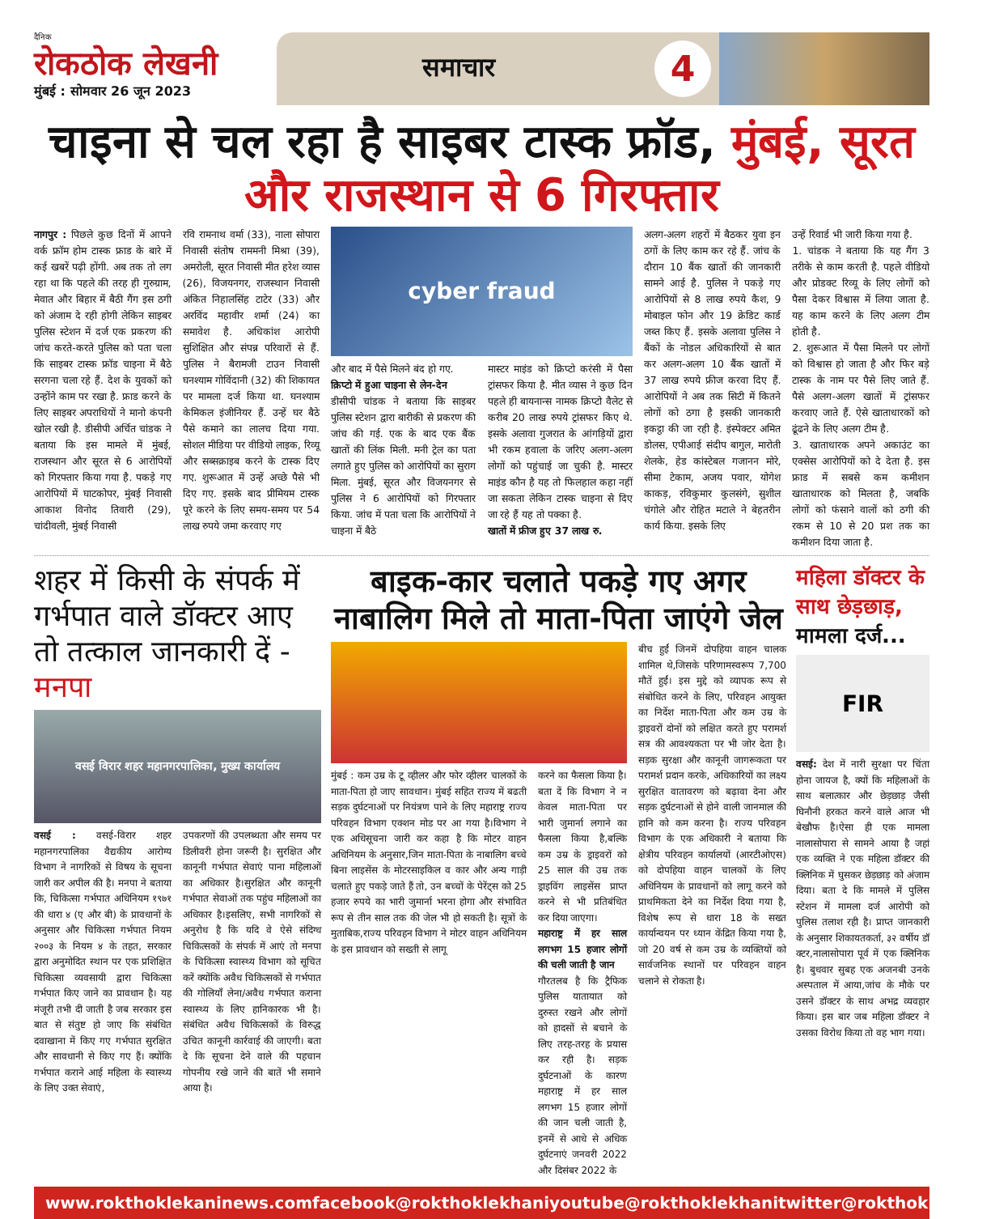दैनिक
रोकठोक लेखनी
मुंबई : सोमवार 26 जून 2023
समाचार 4
चाइना से चल रहा है साइबर टास्क फ्रॉड, मुंबई, सूरत और राजस्थान से 6 गिरफ्तार
नागपुर : पिछले कुछ दिनों में आपने वर्क फ्रॉम होम टास्क फ्राड के बारे में कई खबरें पढ़ी होंगी. अब तक तो लग रहा था कि पहले की तरह ही गुरुग्राम, मेवात और बिहार में बैठी गैंग इस ठगी को अंजाम दे रही होगी लेकिन साइबर पुलिस स्टेशन में दर्ज एक प्रकरण की जांच करते-करते पुलिस को पता चला कि साइबर टास्क फ्रॉड चाइना में बैठे सरगना चला रहे हैं. देश के युवकों को उन्होंने काम पर रखा है. फ्राड करने के लिए साइबर अपराधियों ने मानो कंपनी खोल रखी है. डीसीपी अर्चित चांडक ने बताया कि इस मामले में मुंबई, राजस्थान और सूरत से 6 आरोपियों को गिरफ्तार किया गया है. पकड़े गए आरोपियों में घाटकोपर, मुंबई निवासी आकाश विनोद तिवारी (29), चांदीवली, मुंबई निवासी
रवि रामनाथ वर्मा (33), नाला सोपारा निवासी संतोष राममनी मिश्रा (39), अमरोली, सूरत निवासी मीत हरेश व्यास (26), विजयनगर, राजस्थान निवासी अंकित निहालसिंह टाटेर (33) और अरविंद महावीर शर्मा (24) का समावेश है. अधिकांश आरोपी सुशिक्षित और संपन्न परिवारों से हैं. पुलिस ने बैरामजी टाउन निवासी घनश्याम गोविंदानी (32) की शिकायत पर मामला दर्ज किया था. घनश्याम केमिकल इंजीनियर हैं. उन्हें घर बैठे पैसे कमाने का लालच दिया गया. सोशल मीडिया पर वीडियो लाइक, रिव्यू और सब्सक्राइब करने के टास्क दिए गए. शुरूआत में उन्हें अच्छे पैसे भी दिए गए. इसके बाद प्रीमियम टास्क पूरे करने के लिए समय-समय पर 54 लाख रुपये जमा करवाए गए
cyber fraud
और बाद में पैसे मिलने बंद हो गए.
क्रिप्टो में हुआ चाइना से लेन-देन
डीसीपी चांडक ने बताया कि साइबर पुलिस स्टेशन द्वारा बारीकी से प्रकरण की जांच की गई. एक के बाद एक बैंक खातों की लिंक मिली. मनी ट्रेल का पता लगाते हुए पुलिस को आरोपियों का सुराग मिला. मुंबई, सूरत और विजयनगर से पुलिस ने 6 आरोपियों को गिरफ्तार किया. जांच में पता चला कि आरोपियों ने चाइना में बैठे
मास्टर माइंड को क्रिप्टो करंसी में पैसा ट्रांसफर किया है. मीत व्यास ने कुछ दिन पहले ही बायनान्स नामक क्रिप्टो वैलेट से करीब 20 लाख रुपये ट्रांसफर किए थे. इसके अलावा गुजरात के आंगड़ियों द्वारा भी रकम हवाला के जरिए अलग-अलग लोगों को पहुंचाई जा चुकी है. मास्टर माइंड कौन है यह तो फिलहाल कहा नहीं जा सकता लेकिन टास्क चाइना से दिए जा रहे हैं यह तो पक्का है.
खातों में फ्रीज हुए 37 लाख रु.
अलग-अलग शहरों में बैठकर युवा इन ठगों के लिए काम कर रहे हैं. जांच के दौरान 10 बैंक खातों की जानकारी सामने आई है. पुलिस ने पकड़े गए आरोपियों से 8 लाख रुपये कैश, 9 मोबाइल फोन और 19 क्रेडिट कार्ड जब्त किए हैं. इसके अलावा पुलिस ने बैंकों के नोडल अधिकारियों से बात कर अलग-अलग 10 बैंक खातों में 37 लाख रुपये फ्रीज करवा दिए हैं. आरोपियों ने अब तक सिटी में कितने लोगों को ठगा है इसकी जानकारी इकट्ठा की जा रही है. इंस्पेक्टर अमित डोलस, एपीआई संदीप बागुल, मारोती शेलके, हेड कांस्टेबल गजानन मोरे, सीमा टेकाम, अजय पवार, योगेश काकड़, रविकुमार कुलसंगे, सुशील चंगोले और रोहित मटाले ने बेहतरीन कार्य किया. इसके लिए
उन्हें रिवार्ड भी जारी किया गया है.
1. चांडक ने बताया कि यह गैंग 3 तरीके से काम करती है. पहले वीडियो और प्रोडक्ट रिव्यू के लिए लोगों को पैसा देकर विश्वास में लिया जाता है. यह काम करने के लिए अलग टीम होती है.
2. शुरूआत में पैसा मिलने पर लोगों को विश्वास हो जाता है और फिर बड़े टास्क के नाम पर पैसे लिए जाते हैं. पैसे अलग-अलग खातों में ट्रांसफर करवाए जाते हैं. ऐसे खाताधारकों को ढूंढने के लिए अलग टीम है.
3. खाताधारक अपने अकाउंट का एक्सेस आरोपियों को दे देता है. इस फ्राड में सबसे कम कमीशन खाताधारक को मिलता है, जबकि लोगों को फंसाने वालों को ठगी की रकम से 10 से 20 प्रश तक का कमीशन दिया जाता है.
शहर में किसी के संपर्क में गर्भपात वाले डॉक्टर आए तो तत्काल जानकारी दें - मनपा
वसई विरार शहर महानगरपालिका, मुख्य कार्यालय
वसई : वसई-विरार शहर महानगरपालिका वैद्यकीय आरोग्य विभाग ने नागरिकों से विषय के सूचना जारी कर अपील की है। मनपा ने बताया कि, चिकित्सा गर्भपात अधिनियम १९७१ की धारा ४ (ए और बी) के प्रावधानों के अनुसार और चिकित्सा गर्भपात नियम २००३ के नियम ४ के तहत, सरकार द्वारा अनुमोदित स्थान पर एक प्रशिक्षित चिकित्सा व्यवसायी द्वारा चिकित्सा गर्भपात किए जाने का प्रावधान है। यह मंजूरी तभी दी जाती है जब सरकार इस बात से संतुष्ट हो जाए कि संबंधित दवाखाना में किए गए गर्भपात सुरक्षित और सावधानी से किए गए हैं। क्योंकि गर्भपात कराने आई महिला के स्वास्थ्य के लिए उक्त सेवाएं,
उपकरणों की उपलब्धता और समय पर डिलीवरी होना जरूरी है। सुरक्षित और कानूनी गर्भपात सेवाएं पाना महिलाओं का अधिकार है।सुरक्षित और कानूनी गर्भपात सेवाओं तक पहुंच महिलाओं का अधिकार है।इसलिए, सभी नागरिकों से अनुरोध है कि यदि वे ऐसे संदिग्ध चिकित्सकों के संपर्क में आएं तो मनपा के चिकित्सा स्वास्थ्य विभाग को सूचित करें क्योंकि अवैध चिकित्सकों से गर्भपात की गोलियाँ लेना/अवैध गर्भपात कराना स्वास्थ्य के लिए हानिकारक भी है। संबंधित अवैध चिकित्सकों के विरुद्ध उचित कानूनी कार्रवाई की जाएगी। बता दे कि सूचना देने वाले की पहचान गोपनीय रखे जाने की बातें भी समाने आया है।
बाइक-कार चलाते पकड़े गए अगर नाबालिग मिले तो माता-पिता जाएंगे जेल
मुंबई : कम उम्र के टू व्हीलर और फोर व्हीलर चालकों के माता-पिता हो जाए सावधान। मुंबई सहित राज्य में बढती सड़क दुर्घटनाओं पर नियंत्रण पाने के लिए महाराष्ट्र राज्य परिवहन विभाग एक्शन मोड पर आ गया है।विभाग ने एक अधिसूचना जारी कर कहा है कि मोटर वाहन अधिनियम के अनुसार,जिन माता-पिता के नाबालिग बच्चे बिना लाइसेंस के मोटरसाइकिल व कार और अन्य गाड़ी चलाते हुए पकड़े जाते हैं तो, उन बच्चों के पेरेंट्स को 25 हजार रुपये का भारी जुमार्ना भरना होगा और संभावित रूप से तीन साल तक की जेल भी हो सकती है। सूत्रों के मुताबिक,राज्य परिवहन विभाग ने मोटर वाहन अधिनियम के इस प्रावधान को सख्ती से लागू
करने का फैसला किया है। बता दें कि विभाग ने न केवल माता-पिता पर भारी जुमार्ना लगाने का फैसला किया है,बल्कि कम उम्र के ड्राइवरों को 25 साल की उम्र तक ड्राइविंग लाइसेंस प्राप्त करने से भी प्रतिबंधित कर दिया जाएगा।
महाराष्ट्र में हर साल लगभग 15 हजार लोगों की चली जाती है जान
गौरतलब है कि ट्रैफिक पुलिस यातायात को दुरुस्त रखने और लोगों को हादसों से बचाने के लिए तरह-तरह के प्रयास कर रही है। सड़क दुर्घटनाओं के कारण महाराष्ट्र में हर साल लगभग 15 हजार लोगों की जान चली जाती है, इनमें से आधे से अधिक दुर्घटनाएं जनवरी 2022 और दिसंबर 2022 के
बीच हुईं जिनमें दोपहिया वाहन चालक शामिल थे,जिसके परिणामस्वरूप 7,700 मौतें हुईं। इस मुद्दे को व्यापक रूप से संबोधित करने के लिए, परिवहन आयुक्त का निर्देश माता-पिता और कम उम्र के ड्राइवरों दोनों को लक्षित करते हुए परामर्श सत्र की आवश्यकता पर भी जोर देता है। सड़क सुरक्षा और कानूनी जागरूकता पर परामर्श प्रदान करके, अधिकारियों का लक्ष्य सुरक्षित वातावरण को बढ़ावा देना और सड़क दुर्घटनाओं से होने वाली जानमाल की हानि को कम करना है। राज्य परिवहन विभाग के एक अधिकारी ने बताया कि क्षेत्रीय परिवहन कार्यालयों (आरटीओएस) को दोपहिया वाहन चालकों के लिए अधिनियम के प्रावधानों को लागू करने को प्राथमिकता देने का निर्देश दिया गया है, विशेष रूप से धारा 18 के सख्त कार्यान्वयन पर ध्यान केंद्रित किया गया है, जो 20 वर्ष से कम उम्र के व्यक्तियों को सार्वजनिक स्थानों पर परिवहन वाहन चलाने से रोकता है।
महिला डॉक्टर के साथ छेड़छाड़, मामला दर्ज...
FIR
वसई: देश में नारी सुरक्षा पर चिंता होना जायज है, क्यों कि महिलाओं के साथ बलात्कार और छेड़छाड़ जैसी घिनौनी हरकत करने वाले आज भी बेखौफ है।ऐसा ही एक मामला नालासोपारा से सामने आया है जहां एक व्यक्ति ने एक महिला डॉक्टर की क्लिनिक में घुसकर छेड़छाड़ को अंजाम दिया। बता दे कि मामले में पुलिस स्टेशन में मामला दर्ज आरोपी को पुलिस तलाश रही है। प्राप्त जानकारी के अनुसार शिकायतकर्ता, ३२ वर्षीय डॉ क्टर,नालासोपारा पूर्व में एक क्लिनिक है। बुधवार सुबह एक अजनबी उनके अस्पताल में आया,जांच के मौके पर उसने डॉक्टर के साथ अभद्र व्यवहार किया। इस बार जब महिला डॉक्टर ने उसका विरोध किया तो वह भाग गया।
www.rokthoklekaninews.com facebook@rokthoklekhani youtube@rokthoklekhani twitter@rokthoklekhani